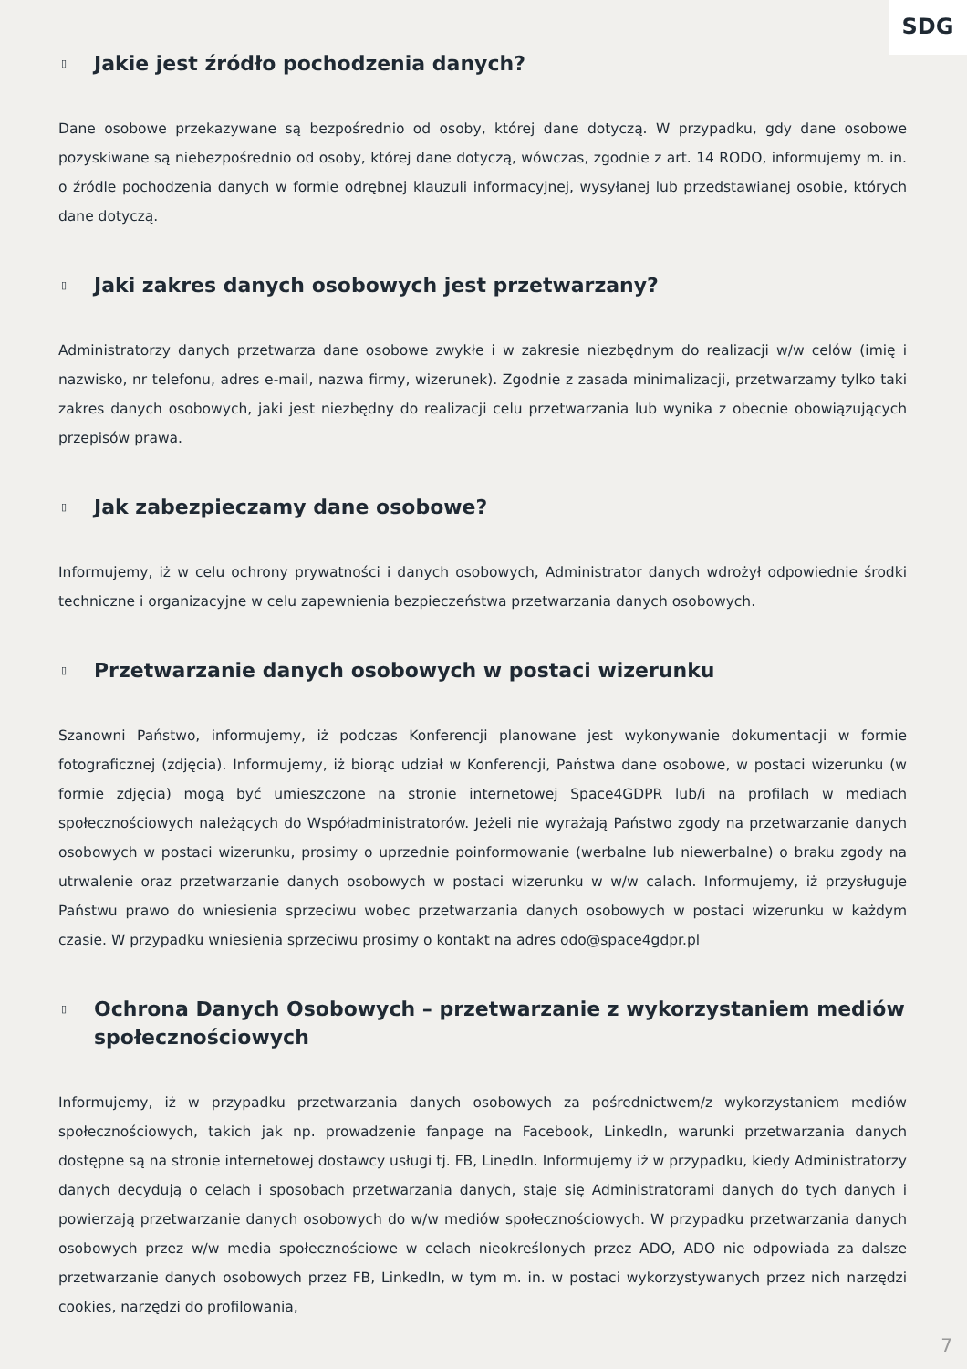SDG
▯ Jakie jest źródło pochodzenia danych?
Dane osobowe przekazywane są bezpośrednio od osoby, której dane dotyczą. W przypadku, gdy dane osobowe pozyskiwane są niebezpośrednio od osoby, której dane dotyczą, wówczas, zgodnie z art. 14 RODO, informujemy m. in. o źródle pochodzenia danych w formie odrębnej klauzuli informacyjnej, wysyłanej lub przedstawianej osobie, których dane dotyczą.
▯ Jaki zakres danych osobowych jest przetwarzany?
Administratorzy danych przetwarza dane osobowe zwykłe i w zakresie niezbędnym do realizacji w/w celów (imię i nazwisko, nr telefonu, adres e-mail, nazwa firmy, wizerunek). Zgodnie z zasada minimalizacji, przetwarzamy tylko taki zakres danych osobowych, jaki jest niezbędny do realizacji celu przetwarzania lub wynika z obecnie obowiązujących przepisów prawa.
▯ Jak zabezpieczamy dane osobowe?
Informujemy, iż w celu ochrony prywatności i danych osobowych, Administrator danych wdrożył odpowiednie środki techniczne i organizacyjne w celu zapewnienia bezpieczeństwa przetwarzania danych osobowych.
▯ Przetwarzanie danych osobowych w postaci wizerunku
Szanowni Państwo, informujemy, iż podczas Konferencji planowane jest wykonywanie dokumentacji w formie fotograficznej (zdjęcia). Informujemy, iż biorąc udział w Konferencji, Państwa dane osobowe, w postaci wizerunku (w formie zdjęcia) mogą być umieszczone na stronie internetowej Space4GDPR lub/i na profilach w mediach społecznościowych należących do Współadministratorów. Jeżeli nie wyrażają Państwo zgody na przetwarzanie danych osobowych w postaci wizerunku, prosimy o uprzednie poinformowanie (werbalne lub niewerbalne) o braku zgody na utrwalenie oraz przetwarzanie danych osobowych w postaci wizerunku w w/w calach. Informujemy, iż przysługuje Państwu prawo do wniesienia sprzeciwu wobec przetwarzania danych osobowych w postaci wizerunku w każdym czasie. W przypadku wniesienia sprzeciwu prosimy o kontakt na adres odo@space4gdpr.pl
▯ Ochrona Danych Osobowych – przetwarzanie z wykorzystaniem mediów społecznościowych
Informujemy, iż w przypadku przetwarzania danych osobowych za pośrednictwem/z wykorzystaniem mediów społecznościowych, takich jak np. prowadzenie fanpage na Facebook, LinkedIn, warunki przetwarzania danych dostępne są na stronie internetowej dostawcy usługi tj. FB, LinedIn. Informujemy iż w przypadku, kiedy Administratorzy danych decydują o celach i sposobach przetwarzania danych, staje się Administratorami danych do tych danych i powierzają przetwarzanie danych osobowych do w/w mediów społecznościowych. W przypadku przetwarzania danych osobowych przez w/w media społecznościowe w celach nieokreślonych przez ADO, ADO nie odpowiada za dalsze przetwarzanie danych osobowych przez FB, LinkedIn, w tym m. in. w postaci wykorzystywanych przez nich narzędzi cookies, narzędzi do profilowania,
7